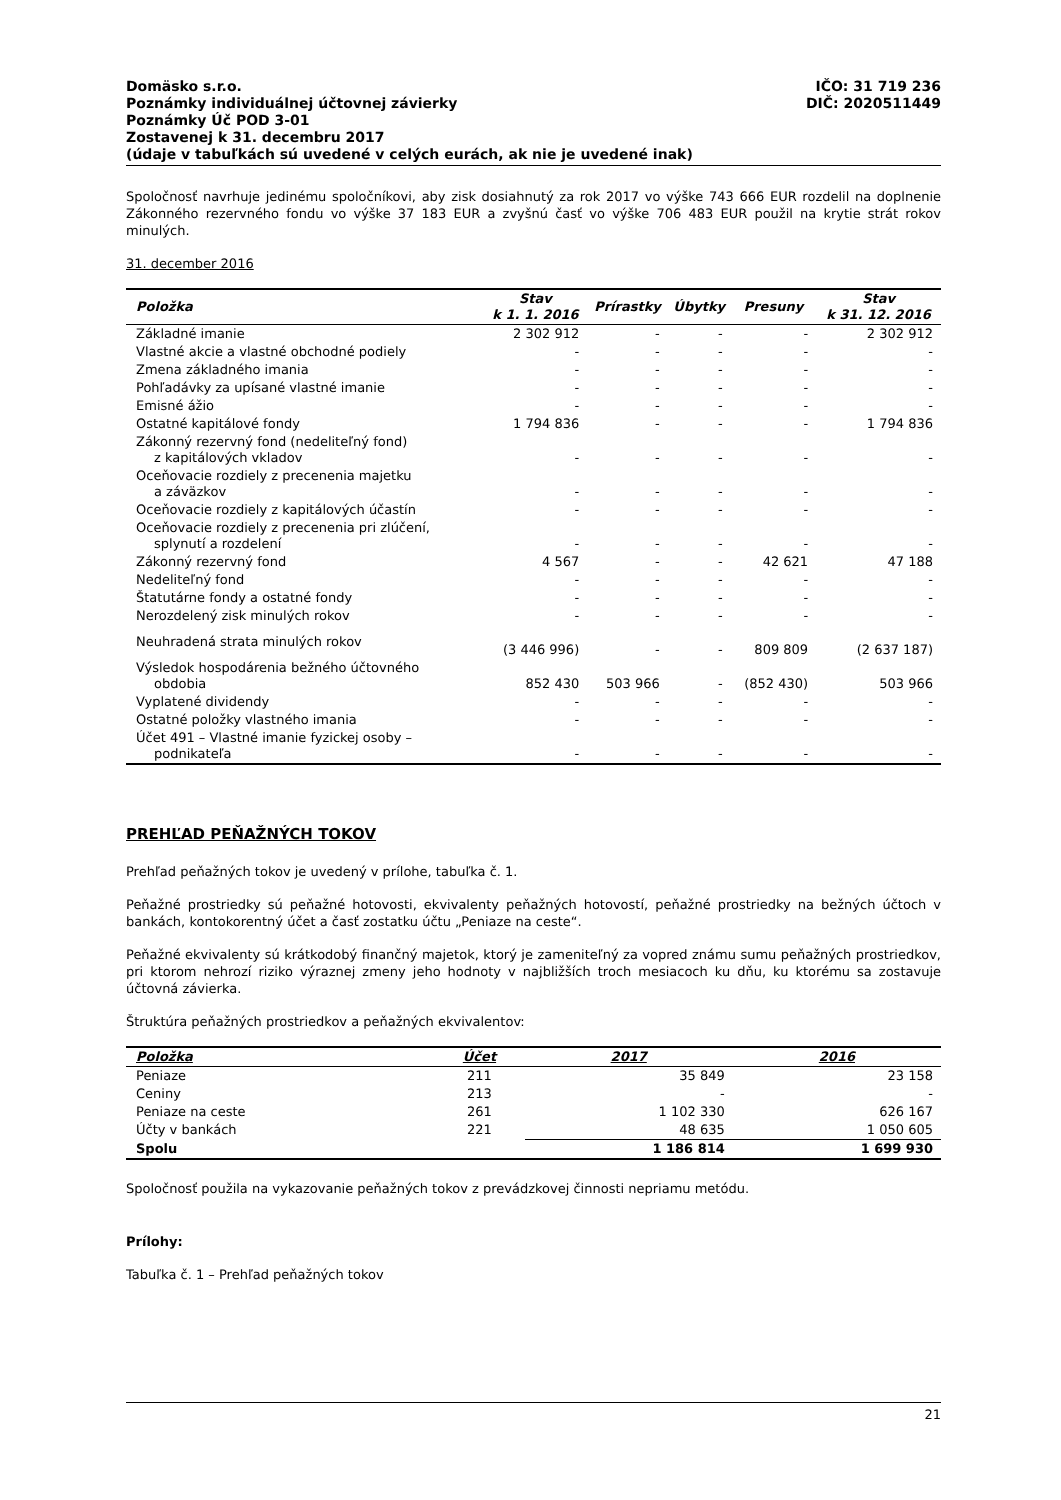Domäsko s.r.o. IČO: 31 719 236
Poznámky individuálnej účtovnej závierky DIČ: 2020511449
Poznámky Úč POD 3-01
Zostavenej k 31. decembru 2017
(údaje v tabuľkách sú uvedené v celých eurách, ak nie je uvedené inak)
Spoločnosť navrhuje jedinému spoločníkovi, aby zisk dosiahnutý za rok 2017 vo výške 743 666 EUR rozdelil na doplnenie Zákonného rezervného fondu vo výške 37 183 EUR a zvyšnú časť vo výške 706 483 EUR použil na krytie strát rokov minulých.
31. december 2016
| Položka | Stav k 1. 1. 2016 | Prírastky | Úbytky | Presuny | Stav k 31. 12. 2016 |
| --- | --- | --- | --- | --- | --- |
| Základné imanie | 2 302 912 | - | - | - | 2 302 912 |
| Vlastné akcie a vlastné obchodné podiely | - | - | - | - | - |
| Zmena základného imania | - | - | - | - | - |
| Pohľadávky za upísané vlastné imanie | - | - | - | - | - |
| Emisné ážio | - | - | - | - | - |
| Ostatné kapitálové fondy | 1 794 836 | - | - | - | 1 794 836 |
| Zákonný rezervný fond (nedeliteľný fond) z kapitálových vkladov | - | - | - | - | - |
| Oceňovacie rozdiely z precenenia majetku a záväzkov | - | - | - | - | - |
| Oceňovacie rozdiely z kapitálových účastín | - | - | - | - | - |
| Oceňovacie rozdiely z precenenia pri zlúčení, splynutí a rozdelení | - | - | - | - | - |
| Zákonný rezervný fond | 4 567 | - | - | 42 621 | 47 188 |
| Nedeliteľný fond | - | - | - | - | - |
| Štatutárne fondy a ostatné fondy | - | - | - | - | - |
| Nerozdelený zisk minulých rokov | - | - | - | - | - |
| Neuhradená strata minulých rokov | (3 446 996) | - | - | 809 809 | (2 637 187) |
| Výsledok hospodárenia bežného účtovného obdobia | 852 430 | 503 966 | - | (852 430) | 503 966 |
| Vyplatené dividendy | - | - | - | - | - |
| Ostatné položky vlastného imania | - | - | - | - | - |
| Účet 491 – Vlastné imanie fyzickej osoby – podnikateľa | - | - | - | - | - |
PREHĽAD PEŇAŽNÝCH TOKOV
Prehľad peňažných tokov je uvedený v prílohe, tabuľka č. 1.
Peňažné prostriedky sú peňažné hotovosti, ekvivalenty peňažných hotovostí, peňažné prostriedky na bežných účtoch v bankách, kontokorentný účet a časť zostatku účtu „Peniaze na ceste“.
Peňažné ekvivalenty sú krátkodobý finančný majetok, ktorý je zameniteľný za vopred známu sumu peňažných prostriedkov, pri ktorom nehrozí riziko výraznej zmeny jeho hodnoty v najbližších troch mesiacoch ku dňu, ku ktorému sa zostavuje účtovná závierka.
Štruktúra peňažných prostriedkov a peňažných ekvivalentov:
| Položka | Účet | 2017 | 2016 |
| --- | --- | --- | --- |
| Peniaze | 211 | 35 849 | 23 158 |
| Ceniny | 213 | - | - |
| Peniaze na ceste | 261 | 1 102 330 | 626 167 |
| Účty v bankách | 221 | 48 635 | 1 050 605 |
| Spolu | | 1 186 814 | 1 699 930 |
Spoločnosť použila na vykazovanie peňažných tokov z prevádzkovej činnosti nepriamu metódu.
Prílohy:
Tabuľka č. 1 – Prehľad peňažných tokov
21